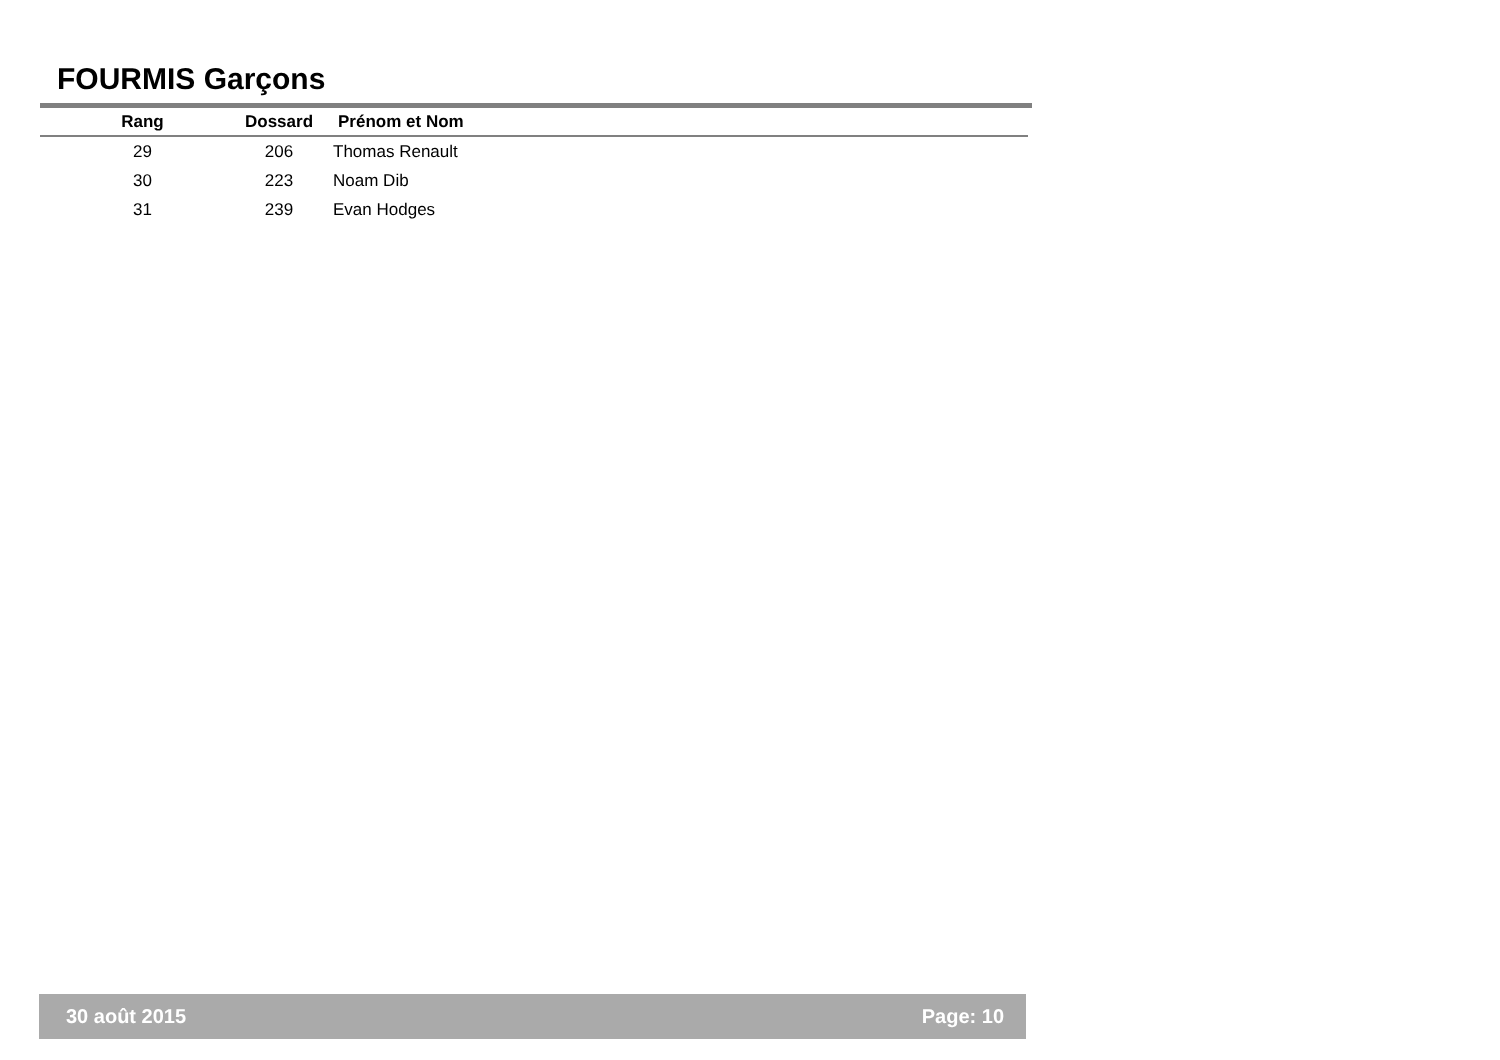FOURMIS Garçons
| Rang | Dossard | Prénom et Nom |
| --- | --- | --- |
| 29 | 206 | Thomas Renault |
| 30 | 223 | Noam Dib |
| 31 | 239 | Evan Hodges |
30 août 2015 Page: 10